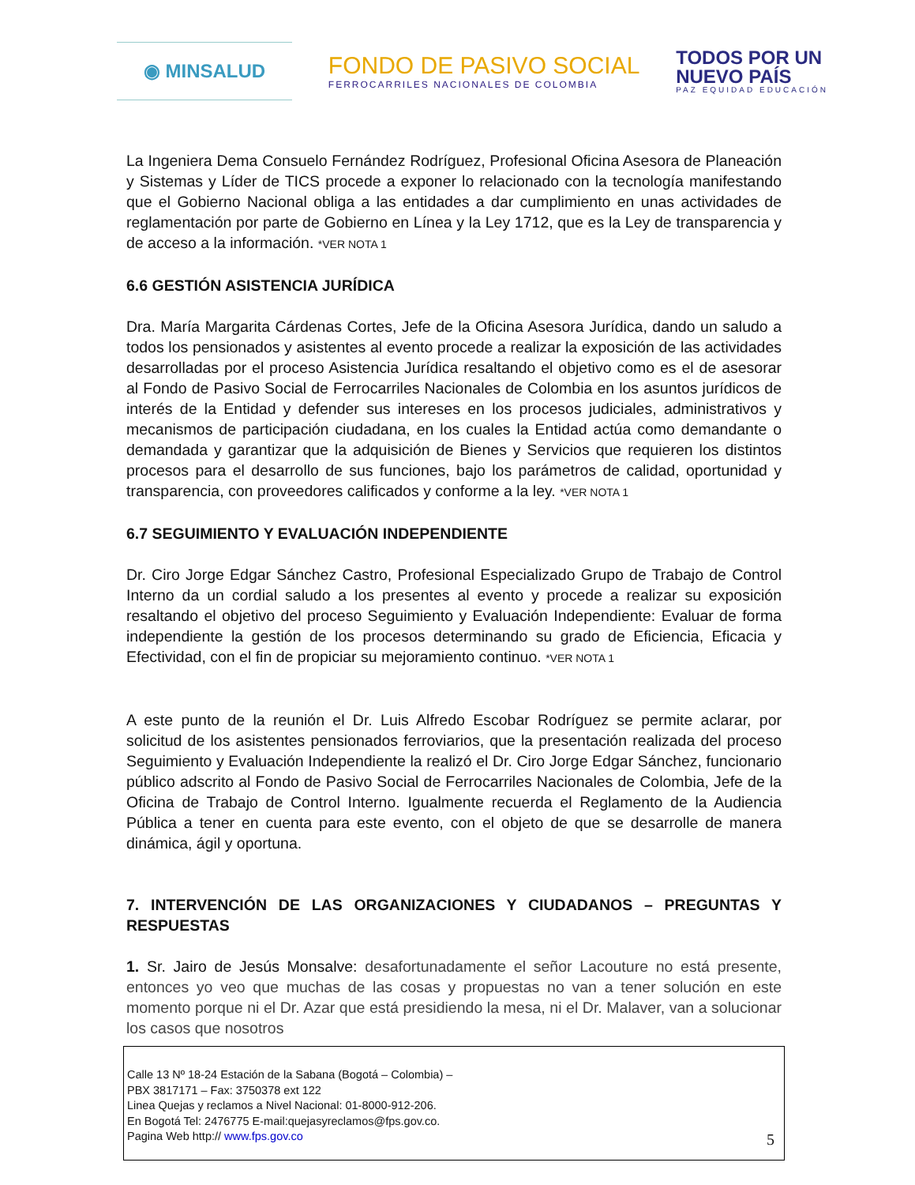◉ MINSALUD
FONDO DE PASIVO SOCIAL
FERROCARRILES NACIONALES DE COLOMBIA
TODOS POR UN
NUEVO PAÍS
PAZ EQUIDAD EDUCACIÓN
La Ingeniera Dema Consuelo Fernández Rodríguez, Profesional Oficina Asesora de Planeación y Sistemas y Líder de TICS procede a exponer lo relacionado con la tecnología manifestando que el Gobierno Nacional obliga a las entidades a dar cumplimiento en unas actividades de reglamentación por parte de Gobierno en Línea y la Ley 1712, que es la Ley de transparencia y de acceso a la información. *VER NOTA 1
6.6 GESTIÓN ASISTENCIA JURÍDICA
Dra. María Margarita Cárdenas Cortes, Jefe de la Oficina Asesora Jurídica, dando un saludo a todos los pensionados y asistentes al evento procede a realizar la exposición de las actividades desarrolladas por el proceso Asistencia Jurídica resaltando el objetivo como es el de asesorar al Fondo de Pasivo Social de Ferrocarriles Nacionales de Colombia en los asuntos jurídicos de interés de la Entidad y defender sus intereses en los procesos judiciales, administrativos y mecanismos de participación ciudadana, en los cuales la Entidad actúa como demandante o demandada y garantizar que la adquisición de Bienes y Servicios que requieren los distintos procesos para el desarrollo de sus funciones, bajo los parámetros de calidad, oportunidad y transparencia, con proveedores calificados y conforme a la ley. *VER NOTA 1
6.7 SEGUIMIENTO Y EVALUACIÓN INDEPENDIENTE
Dr. Ciro Jorge Edgar Sánchez Castro, Profesional Especializado Grupo de Trabajo de Control Interno da un cordial saludo a los presentes al evento y procede a realizar su exposición resaltando el objetivo del proceso Seguimiento y Evaluación Independiente: Evaluar de forma independiente la gestión de los procesos determinando su grado de Eficiencia, Eficacia y Efectividad, con el fin de propiciar su mejoramiento continuo. *VER NOTA 1
A este punto de la reunión el Dr. Luis Alfredo Escobar Rodríguez se permite aclarar, por solicitud de los asistentes pensionados ferroviarios, que la presentación realizada del proceso Seguimiento y Evaluación Independiente la realizó el Dr. Ciro Jorge Edgar Sánchez, funcionario público adscrito al Fondo de Pasivo Social de Ferrocarriles Nacionales de Colombia, Jefe de la Oficina de Trabajo de Control Interno. Igualmente recuerda el Reglamento de la Audiencia Pública a tener en cuenta para este evento, con el objeto de que se desarrolle de manera dinámica, ágil y oportuna.
7. INTERVENCIÓN DE LAS ORGANIZACIONES Y CIUDADANOS – PREGUNTAS Y RESPUESTAS
1. Sr. Jairo de Jesús Monsalve: desafortunadamente el señor Lacouture no está presente, entonces yo veo que muchas de las cosas y propuestas no van a tener solución en este momento porque ni el Dr. Azar que está presidiendo la mesa, ni el Dr. Malaver, van a solucionar los casos que nosotros
Calle 13 Nº 18-24 Estación de la Sabana (Bogotá – Colombia) –
PBX 3817171 – Fax: 3750378 ext 122
Linea Quejas y reclamos a Nivel Nacional: 01-8000-912-206.
En Bogotá Tel: 2476775 E-mail:quejasyreclamos@fps.gov.co.
Pagina Web http:// www.fps.gov.co
5